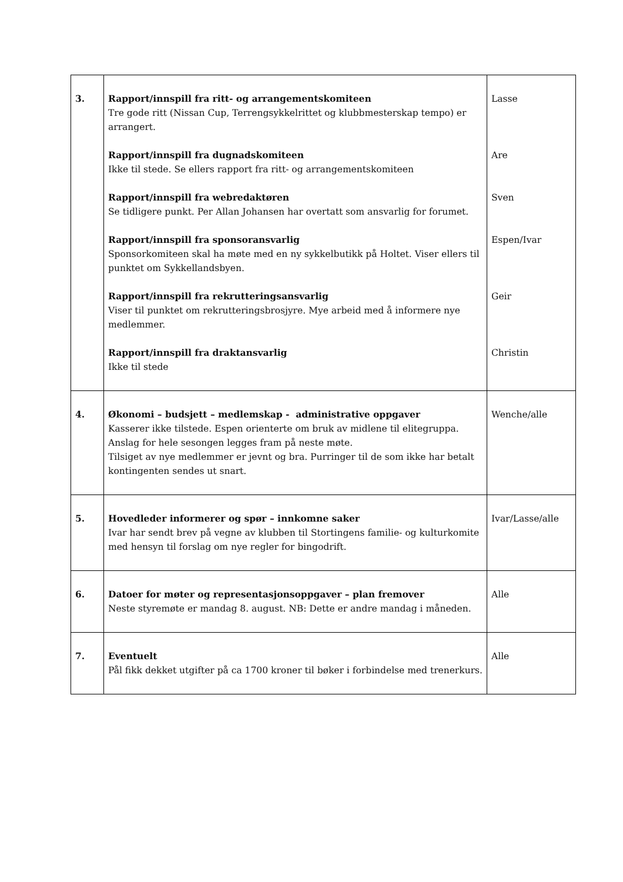| 3. | Rapport/innspill fra ritt- og arrangementskomiteen Tre gode ritt (Nissan Cup, Terrengsykkelrittet og klubbmesterskap tempo) er arrangert. Rapport/innspill fra dugnadskomiteen Ikke til stede. Se ellers rapport fra ritt- og arrangementskomiteen Rapport/innspill fra webredaktøren Se tidligere punkt. Per Allan Johansen har overtatt som ansvarlig for forumet. Rapport/innspill fra sponsoransvarlig Sponsorkomiteen skal ha møte med en ny sykkelbutikk på Holtet. Viser ellers til punktet om Sykkellandsbyen. Rapport/innspill fra rekrutteringsansvarlig Viser til punktet om rekrutteringsbrosjyre. Mye arbeid med å informere nye medlemmer. Rapport/innspill fra draktansvarlig Ikke til stede | Lasse Are Sven Espen/Ivar Geir Christin |
| 4. | Økonomi – budsjett – medlemskap - administrative oppgaver Kasserer ikke tilstede. Espen orienterte om bruk av midlene til elitegruppa. Anslag for hele sesongen legges fram på neste møte. Tilsiget av nye medlemmer er jevnt og bra. Purringer til de som ikke har betalt kontingenten sendes ut snart. | Wenche/alle |
| 5. | Hovedleder informerer og spør – innkomne saker Ivar har sendt brev på vegne av klubben til Stortingens familie- og kulturkomite med hensyn til forslag om nye regler for bingodrift. | Ivar/Lasse/alle |
| 6. | Datoer for møter og representasjonsoppgaver – plan fremover Neste styremøte er mandag 8. august. NB: Dette er andre mandag i måneden. | Alle |
| 7. | Eventuelt Pål fikk dekket utgifter på ca 1700 kroner til bøker i forbindelse med trenerkurs. | Alle |